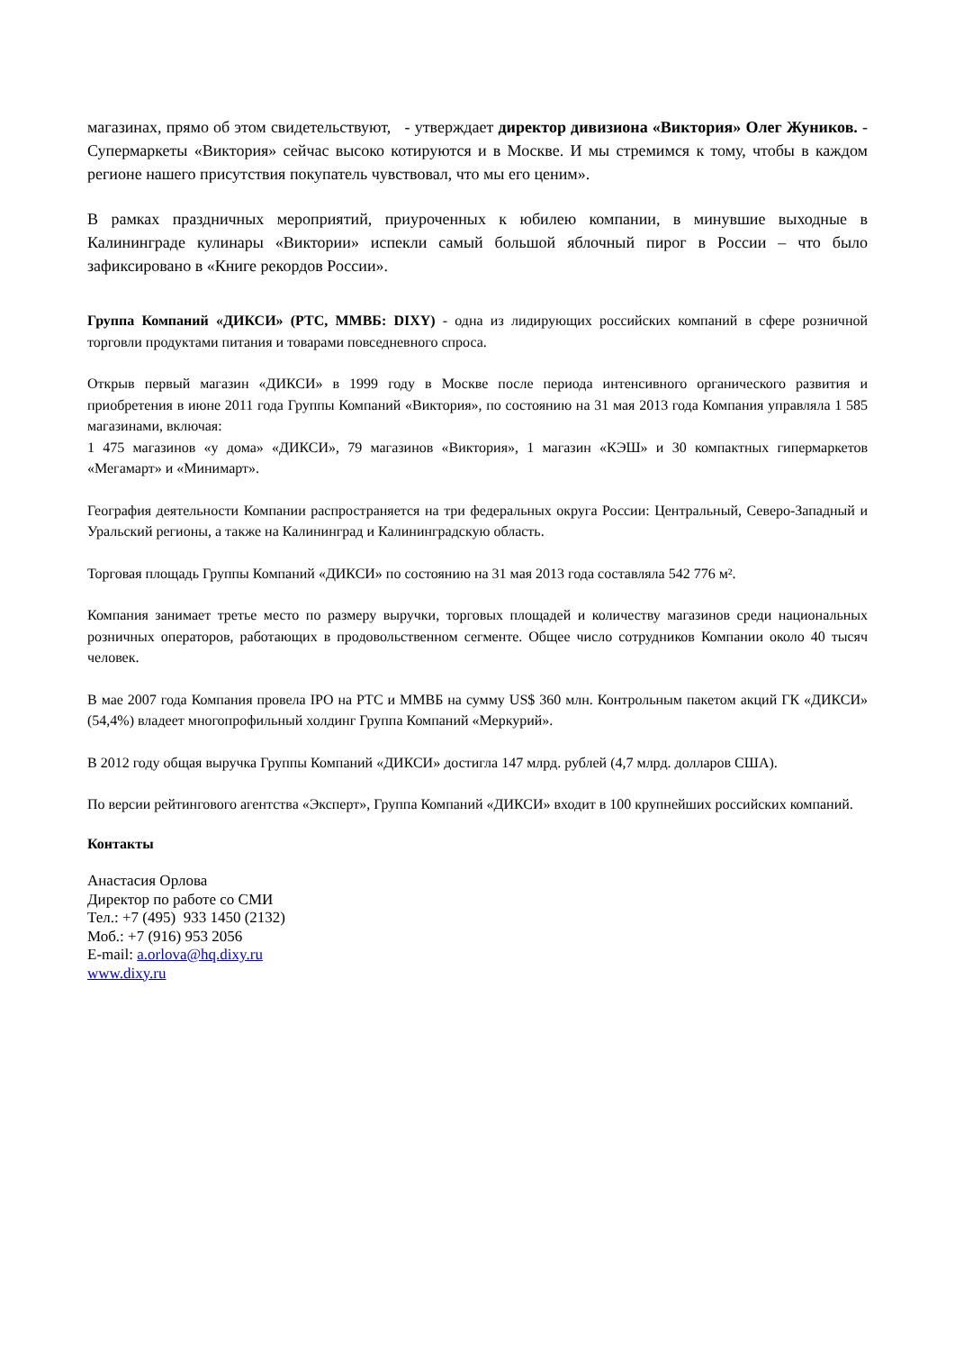магазинах, прямо об этом свидетельствуют, - утверждает директор дивизиона «Виктория» Олег Жуников. - Супермаркеты «Виктория» сейчас высоко котируются и в Москве. И мы стремимся к тому, чтобы в каждом регионе нашего присутствия покупатель чувствовал, что мы его ценим».
В рамках праздничных мероприятий, приуроченных к юбилею компании, в минувшие выходные в Калининграде кулинары «Виктории» испекли самый большой яблочный пирог в России – что было зафиксировано в «Книге рекордов России».
Группа Компаний «ДИКСИ» (РТС, ММВБ: DIXY) - одна из лидирующих российских компаний в сфере розничной торговли продуктами питания и товарами повседневного спроса.
Открыв первый магазин «ДИКСИ» в 1999 году в Москве после периода интенсивного органического развития и приобретения в июне 2011 года Группы Компаний «Виктория», по состоянию на 31 мая 2013 года Компания управляла 1 585 магазинами, включая:
1 475 магазинов «у дома» «ДИКСИ», 79 магазинов «Виктория», 1 магазин «КЭШ» и 30 компактных гипермаркетов «Мегамарт» и «Минимарт».
География деятельности Компании распространяется на три федеральных округа России: Центральный, Северо-Западный и Уральский регионы, а также на Калининград и Калининградскую область.
Торговая площадь Группы Компаний «ДИКСИ» по состоянию на 31 мая 2013 года составляла 542 776 м².
Компания занимает третье место по размеру выручки, торговых площадей и количеству магазинов среди национальных розничных операторов, работающих в продовольственном сегменте. Общее число сотрудников Компании около 40 тысяч человек.
В мае 2007 года Компания провела IPO на РТС и ММВБ на сумму US$ 360 млн. Контрольным пакетом акций ГК «ДИКСИ» (54,4%) владеет многопрофильный холдинг Группа Компаний «Меркурий».
В 2012 году общая выручка Группы Компаний «ДИКСИ» достигла 147 млрд. рублей (4,7 млрд. долларов США).
По версии рейтингового агентства «Эксперт», Группа Компаний «ДИКСИ» входит в 100 крупнейших российских компаний.
Контакты
Анастасия Орлова
Директор по работе со СМИ
Тел.: +7 (495) 933 1450 (2132)
Моб.: +7 (916) 953 2056
E-mail: a.orlova@hq.dixy.ru
www.dixy.ru